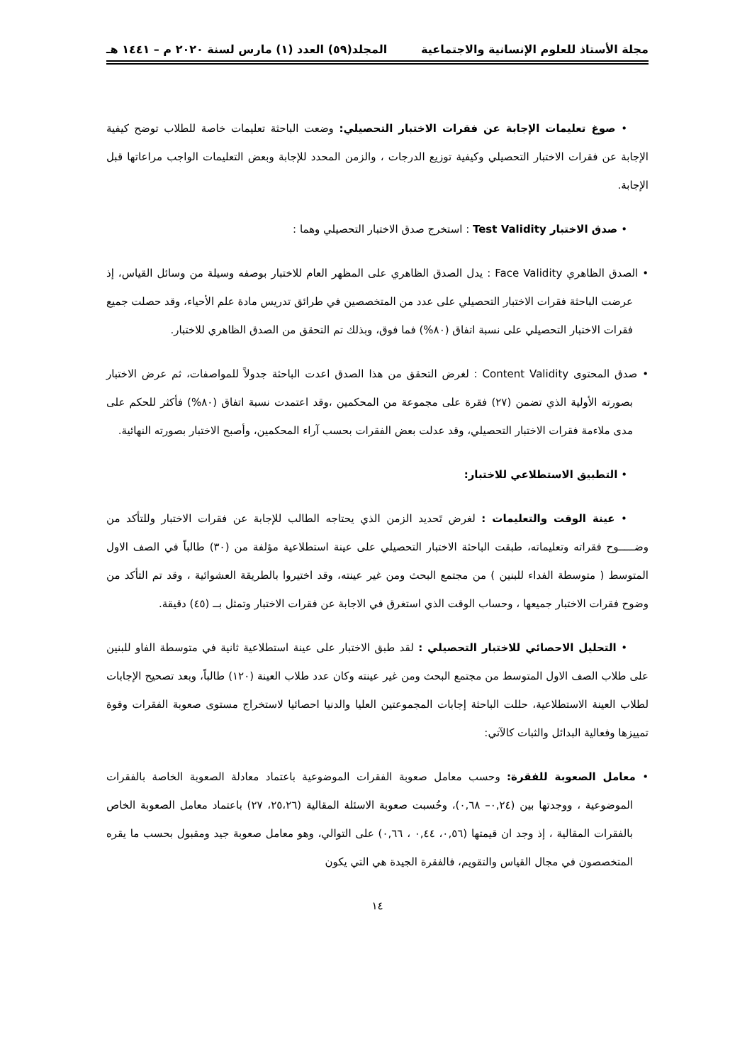مجلة الأستاذ للعلوم الإنسانية والاجتماعية المجلد(٥٩) العدد (١) مارس لسنة ٢٠٢٠ م – ١٤٤١ هـ
• صوغ تعليمات الإجابة عن فقرات الاختبار التحصيلي: وضعت الباحثة تعليمات خاصة للطلاب توضح كيفية الإجابة عن فقرات الاختبار التحصيلي وكيفية توزيع الدرجات ، والزمن المحدد للإجابة وبعض التعليمات الواجب مراعاتها قبل الإجابة.
• صدق الاختبار Test Validity : استخرج صدق الاختبار التحصيلي وهما :
• الصدق الظاهري Face Validity : يدل الصدق الظاهري على المظهر العام للاختبار بوصفه وسيلة من وسائل القياس، إذ عرضت الباحثة فقرات الاختبار التحصيلي على عدد من المتخصصين في طرائق تدريس مادة علم الأحياء، وقد حصلت جميع فقرات الاختبار التحصيلي على نسبة اتفاق (٨٠%) فما فوق، وبذلك تم التحقق من الصدق الظاهري للاختبار.
• صدق المحتوى Content Validity : لغرض التحقق من هذا الصدق اعدت الباحثة جدولاً للمواصفات، ثم عرض الاختبار بصورته الأولية الذي تضمن (٢٧) فقرة على مجموعة من المحكمين ،وقد اعتمدت نسبة اتفاق (٨٠%) فأكثر للحكم على مدى ملاءمة فقرات الاختبار التحصيلي، وقد عدلت بعض الفقرات بحسب آراء المحكمين، وأصبح الاختبار بصورته النهائية.
• التطبيق الاستطلاعي للاختبار:
• عينة الوقت والتعليمات : لغرض تَحديد الزمن الذي يحتاجه الطالب للإجابة عن فقرات الاختبار وللتأكد من وضـــــوح فقراته وتعليماته، طبقت الباحثة الاختبار التحصيلي على عينة استطلاعية مؤلفة من (٣٠) طالباً في الصف الاول المتوسط ( متوسطة الفداء للبنين ) من مجتمع البحث ومن غير عينته، وقد اختيروا بالطريقة العشوائية ، وقد تم التأكد من وضوح فقرات الاختبار جميعها ، وحساب الوقت الذي استغرق في الاجابة عن فقرات الاختبار وتمثل بــ (٤٥) دقيقة.
• التحليل الاحصائي للاختبار التحصيلي : لقد طبق الاختبار على عينة استطلاعية ثانية في متوسطة الفاو للبنين على طلاب الصف الاول المتوسط من مجتمع البحث ومن غير عينته وكان عدد طلاب العينة (١٢٠) طالباً، وبعد تصحيح الإجابات لطلاب العينة الاستطلاعية، حللت الباحثة إجابات المجموعتين العليا والدنيا احصائيا لاستخراج مستوى صعوبة الفقرات وقوة تمييزها وفعالية البدائل والثبات كالآتي:
• معامل الصعوبة للفقرة: وحسب معامل صعوبة الفقرات الموضوعية باعتماد معادلة الصعوبة الخاصة بالفقرات الموضوعية ، ووجدتها بين (٠,٢٤– ٠,٦٨)، وحُسبت صعوبة الاسئلة المقالية (٢٥،٢٦، ٢٧) باعتماد معامل الصعوبة الخاص بالفقرات المقالية ، إذ وجد ان قيمتها (٠,٥٦، ٠,٤٤ ، ٠,٦٦) على التوالي، وهو معامل صعوبة جيد ومقبول بحسب ما يقره المتخصصون في مجال القياس والتقويم، فالفقرة الجيدة هي التي يكون
١٤